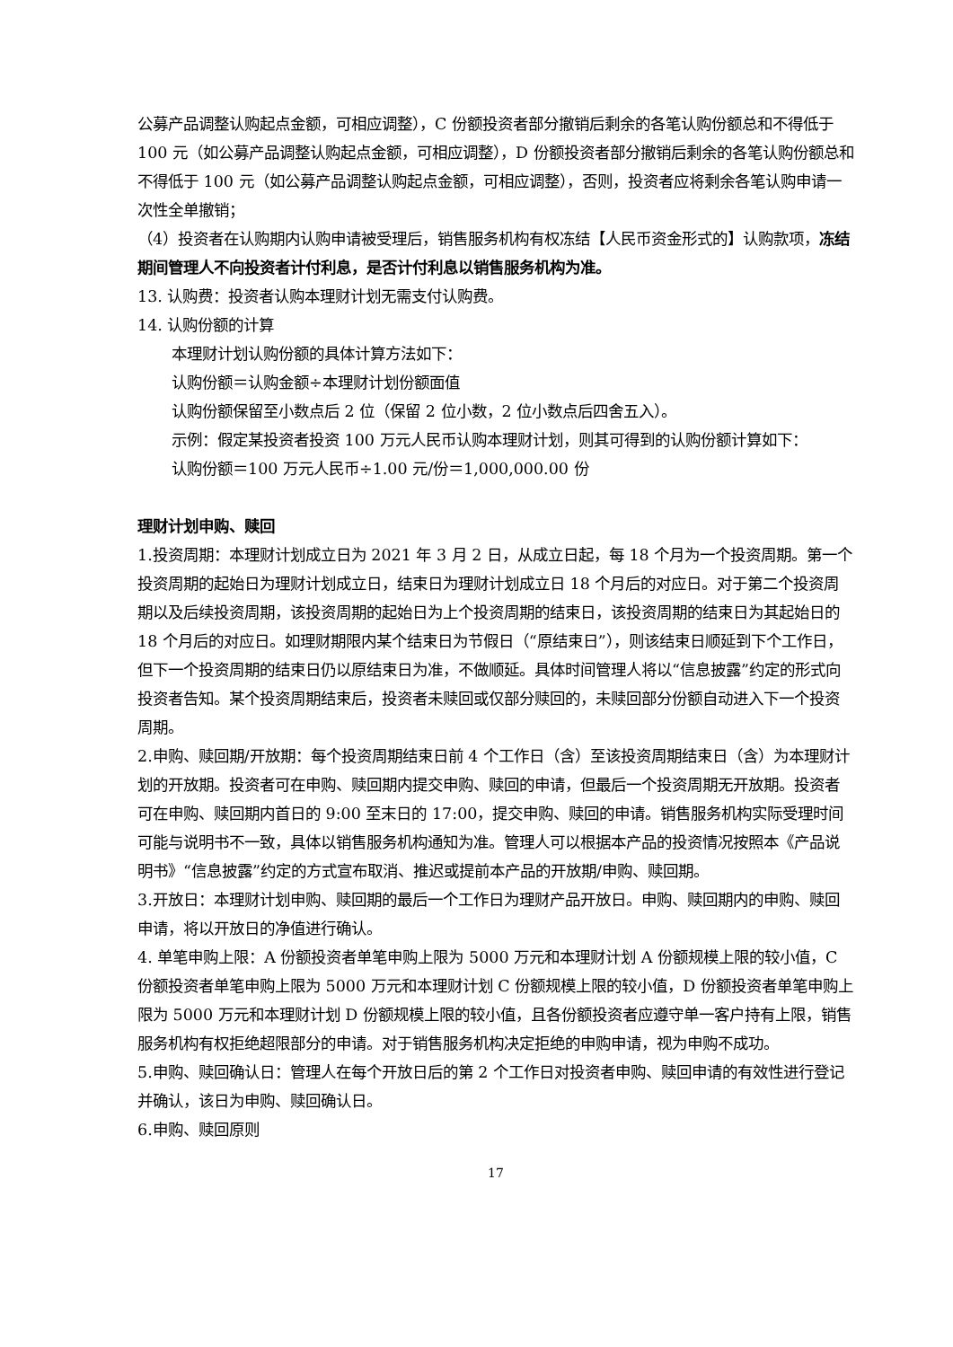公募产品调整认购起点金额，可相应调整），C 份额投资者部分撤销后剩余的各笔认购份额总和不得低于 100 元（如公募产品调整认购起点金额，可相应调整），D 份额投资者部分撤销后剩余的各笔认购份额总和不得低于 100 元（如公募产品调整认购起点金额，可相应调整），否则，投资者应将剩余各笔认购申请一次性全单撤销；
（4）投资者在认购期内认购申请被受理后，销售服务机构有权冻结【人民币资金形式的】认购款项，冻结期间管理人不向投资者计付利息，是否计付利息以销售服务机构为准。
13. 认购费：投资者认购本理财计划无需支付认购费。
14. 认购份额的计算
本理财计划认购份额的具体计算方法如下：
认购份额＝认购金额÷本理财计划份额面值
认购份额保留至小数点后 2 位（保留 2 位小数，2 位小数点后四舍五入）。
示例：假定某投资者投资 100 万元人民币认购本理财计划，则其可得到的认购份额计算如下：
认购份额＝100 万元人民币÷1.00 元/份＝1,000,000.00 份
理财计划申购、赎回
1.投资周期：本理财计划成立日为 2021 年 3 月 2 日，从成立日起，每 18 个月为一个投资周期。第一个投资周期的起始日为理财计划成立日，结束日为理财计划成立日 18 个月后的对应日。对于第二个投资周期以及后续投资周期，该投资周期的起始日为上个投资周期的结束日，该投资周期的结束日为其起始日的 18 个月后的对应日。如理财期限内某个结束日为节假日（“原结束日”），则该结束日顺延到下个工作日，但下一个投资周期的结束日仍以原结束日为准，不做顺延。具体时间管理人将以“信息披露”约定的形式向投资者告知。某个投资周期结束后，投资者未赎回或仅部分赎回的，未赎回部分份额自动进入下一个投资周期。
2.申购、赎回期/开放期：每个投资周期结束日前 4 个工作日（含）至该投资周期结束日（含）为本理财计划的开放期。投资者可在申购、赎回期内提交申购、赎回的申请，但最后一个投资周期无开放期。投资者可在申购、赎回期内首日的 9:00 至末日的 17:00，提交申购、赎回的申请。销售服务机构实际受理时间可能与说明书不一致，具体以销售服务机构通知为准。管理人可以根据本产品的投资情况按照本《产品说明书》“信息披露”约定的方式宣布取消、推迟或提前本产品的开放期/申购、赎回期。
3.开放日：本理财计划申购、赎回期的最后一个工作日为理财产品开放日。申购、赎回期内的申购、赎回申请，将以开放日的净值进行确认。
4. 单笔申购上限：A 份额投资者单笔申购上限为 5000 万元和本理财计划 A 份额规模上限的较小值，C 份额投资者单笔申购上限为 5000 万元和本理财计划 C 份额规模上限的较小值，D 份额投资者单笔申购上限为 5000 万元和本理财计划 D 份额规模上限的较小值，且各份额投资者应遵守单一客户持有上限，销售服务机构有权拒绝超限部分的申请。对于销售服务机构决定拒绝的申购申请，视为申购不成功。
5.申购、赎回确认日：管理人在每个开放日后的第 2 个工作日对投资者申购、赎回申请的有效性进行登记并确认，该日为申购、赎回确认日。
6.申购、赎回原则
17